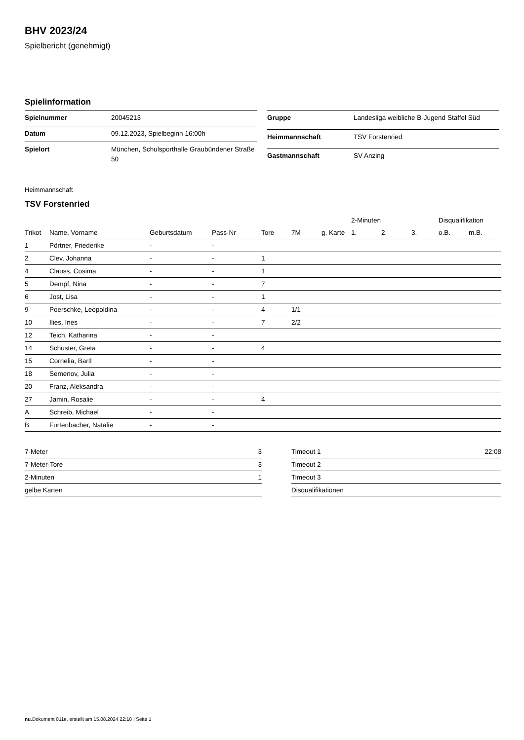BHV 2023/24
Spielbericht (genehmigt)
Spielinformation
| Spielnummer | 20045213 |
| Datum | 09.12.2023, Spielbeginn 16:00h |
| Spielort | München, Schulsporthalle Graubündener Straße 50 |
| Gruppe | Landesliga weibliche B-Jugend Staffel Süd |
| Heimmannschaft | TSV Forstenried |
| Gastmannschaft | SV Anzing |
Heimmannschaft
TSV Forstenried
| | | | | | | | 2-Minuten | | | Disqualifikation | |
| --- | --- | --- | --- | --- | --- | --- | --- | --- | --- | --- | --- |
| Trikot | Name, Vorname | Geburtsdatum | Pass-Nr | Tore | 7M | g. Karte | 1. | 2. | 3. | o.B. | m.B. |
| 1 | Pörtner, Friederike | - | - | | | | | | | | |
| 2 | Clev, Johanna | - | - | 1 | | | | | | | |
| 4 | Clauss, Cosima | - | - | 1 | | | | | | | |
| 5 | Dempf, Nina | - | - | 7 | | | | | | | |
| 6 | Jost, Lisa | - | - | 1 | | | | | | | |
| 9 | Poerschke, Leopoldina | - | - | 4 | 1/1 | | | | | | |
| 10 | Ilies, Ines | - | - | 7 | 2/2 | | | | | | |
| 12 | Teich, Katharina | - | - | | | | | | | | |
| 14 | Schuster, Greta | - | - | 4 | | | | | | | |
| 15 | Cornelia, Bartl | - | - | | | | | | | | |
| 18 | Semenov, Julia | - | - | | | | | | | | |
| 20 | Franz, Aleksandra | - | - | | | | | | | | |
| 27 | Jamin, Rosalie | - | - | 4 | | | | | | | |
| A | Schreib, Michael | - | - | | | | | | | | |
| B | Furtenbacher, Natalie | - | - | | | | | | | | |
| 7-Meter | 3 |
| 7-Meter-Tore | 3 |
| 2-Minuten | 1 |
| gelbe Karten | |
| Timeout 1 | 22:08 |
| Timeout 2 | |
| Timeout 3 | |
| Disqualifikationen | |
nu.Dokument 011e, erstellt am 15.08.2024 22:18 | Seite 1